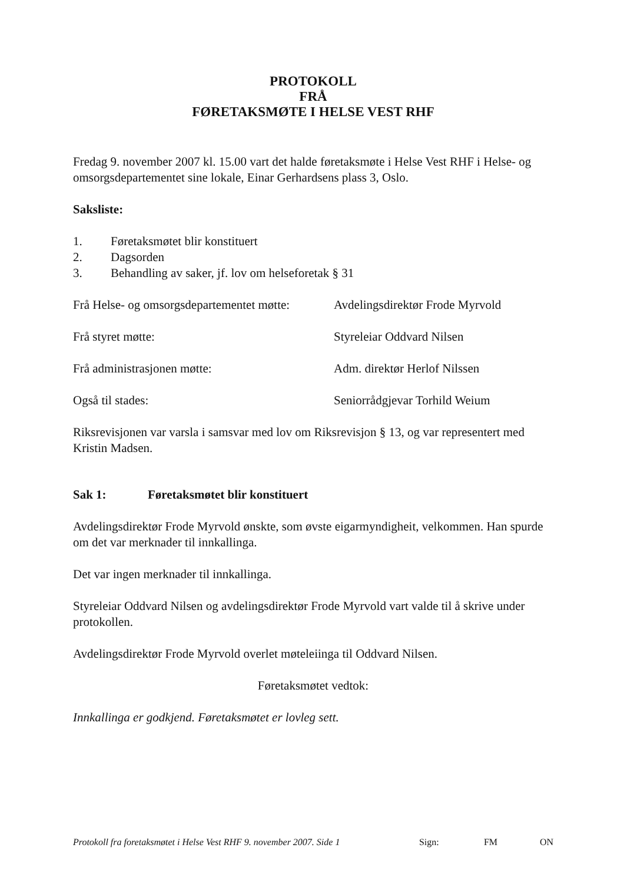PROTOKOLL
FRÅ
FØRETAKSMØTE I HELSE VEST RHF
Fredag 9. november 2007 kl. 15.00 vart det halde føretaksmøte i Helse Vest RHF i Helse- og omsorgsdepartementet sine lokale, Einar Gerhardsens plass 3, Oslo.
Saksliste:
1. Føretaksmøtet blir konstituert
2. Dagsorden
3. Behandling av saker, jf. lov om helseforetak § 31
Frå Helse- og omsorgsdepartementet møtte: Avdelingsdirektør Frode Myrvold
Frå styret møtte: Styreleiar Oddvard Nilsen
Frå administrasjonen møtte: Adm. direktør Herlof Nilssen
Også til stades: Seniorrådgjevar Torhild Weium
Riksrevisjonen var varsla i samsvar med lov om Riksrevisjon § 13, og var representert med Kristin Madsen.
Sak 1: Føretaksmøtet blir konstituert
Avdelingsdirektør Frode Myrvold ønskte, som øvste eigarmyndigheit, velkommen. Han spurde om det var merknader til innkallinga.
Det var ingen merknader til innkallinga.
Styreleiar Oddvard Nilsen og avdelingsdirektør Frode Myrvold vart valde til å skrive under protokollen.
Avdelingsdirektør Frode Myrvold overlet møteleiinga til Oddvard Nilsen.
Føretaksmøtet vedtok:
Innkallinga er godkjend. Føretaksmøtet er lovleg sett.
Protokoll fra foretaksmøtet i Helse Vest RHF 9. november 2007. Side 1 Sign: FM ON